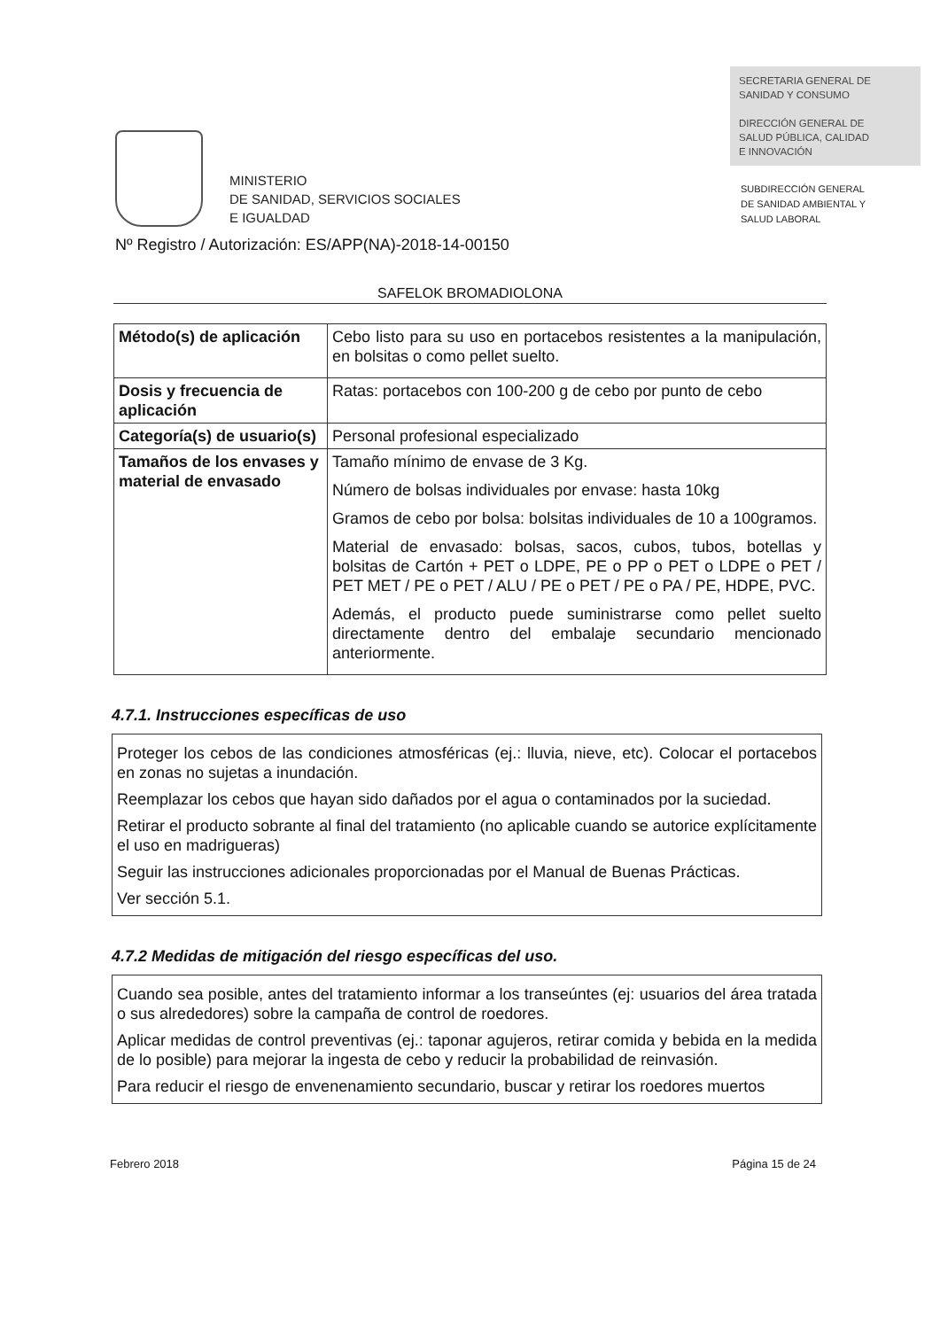MINISTERIO
DE SANIDAD, SERVICIOS SOCIALES
E IGUALDAD
SECRETARIA GENERAL DE
SANIDAD Y CONSUMO
DIRECCIÓN GENERAL DE
SALUD PÚBLICA, CALIDAD
E INNOVACIÓN
SUBDIRECCIÓN GENERAL
DE SANIDAD AMBIENTAL Y
SALUD LABORAL
Nº Registro / Autorización: ES/APP(NA)-2018-14-00150
SAFELOK BROMADIOLONA
| Método(s) de aplicación | Cebo listo para su uso en portacebos resistentes a la manipulación, en bolsitas o como pellet suelto. |
| Dosis y frecuencia de aplicación | Ratas: portacebos con 100-200 g de cebo por punto de cebo |
| Categoría(s) de usuario(s) | Personal profesional especializado |
| Tamaños de los envases y material de envasado | Tamaño mínimo de envase de 3 Kg. Número de bolsas individuales por envase: hasta 10kg Gramos de cebo por bolsa: bolsitas individuales de 10 a 100gramos. Material de envasado: bolsas, sacos, cubos, tubos, botellas y bolsitas de Cartón + PET o LDPE, PE o PP o PET o LDPE o PET / PET MET / PE o PET / ALU / PE o PET / PE o PA / PE, HDPE, PVC. Además, el producto puede suministrarse como pellet suelto directamente dentro del embalaje secundario mencionado anteriormente. |
4.7.1. Instrucciones específicas de uso
Proteger los cebos de las condiciones atmosféricas (ej.: lluvia, nieve, etc). Colocar el portacebos en zonas no sujetas a inundación.
Reemplazar los cebos que hayan sido dañados por el agua o contaminados por la suciedad.
Retirar el producto sobrante al final del tratamiento (no aplicable cuando se autorice explícitamente el uso en madrigueras)
Seguir las instrucciones adicionales proporcionadas por el Manual de Buenas Prácticas.
Ver sección 5.1.
4.7.2 Medidas de mitigación del riesgo específicas del uso.
Cuando sea posible, antes del tratamiento informar a los transeúntes (ej: usuarios del área tratada o sus alrededores) sobre la campaña de control de roedores.
Aplicar medidas de control preventivas (ej.: taponar agujeros, retirar comida y bebida en la medida de lo posible) para mejorar la ingesta de cebo y reducir la probabilidad de reinvasión.
Para reducir el riesgo de envenenamiento secundario, buscar y retirar los roedores muertos
Febrero 2018 Página 15 de 24